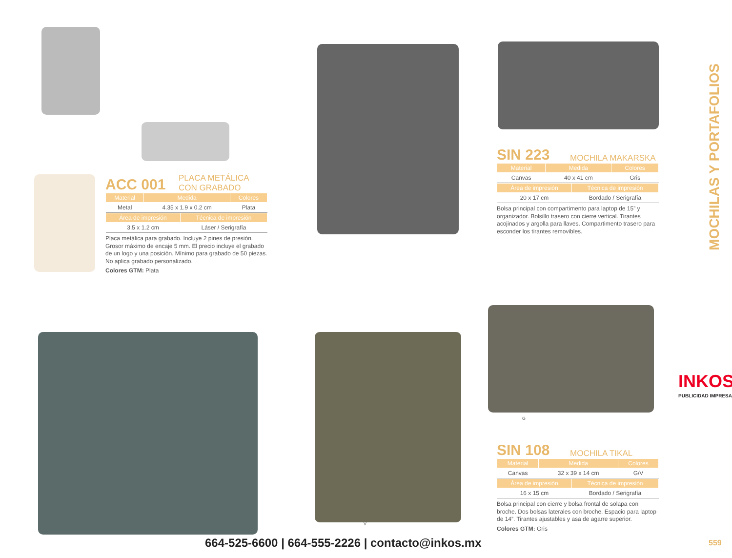ACC 001 PLACA METÁLICA
CON GRABADO
| Material | Medida | Colores |
| --- | --- | --- |
| Metal | 4.35 x 1.9 x 0.2 cm | Plata |
| Área de impresión | Técnica de impresión |
| --- | --- |
| 3.5 x 1.2 cm | Láser / Serigrafía |
Placa metálica para grabado. Incluye 2 pines de presión. Grosor máximo de encaje 5 mm. El precio incluye el grabado de un logo y una posición. Mínimo para grabado de 50 piezas. No aplica grabado personalizado.
Colores GTM: Plata
SIN 223 MOCHILA MAKARSKA
| Material | Medida | Colores |
| --- | --- | --- |
| Canvas | 40 x 41 cm | Gris |
| Área de impresión | Técnica de impresión |
| --- | --- |
| 20 x 17 cm | Bordado / Serigrafía |
Bolsa principal con compartimento para laptop de 15” y organizador. Bolsillo trasero con cierre vertical. Tirantes acojinados y argolla para llaves. Compartimento trasero para esconder los tirantes removibles.
G
V
SIN 108 MOCHILA TIKAL
| Material | Medida | Colores |
| --- | --- | --- |
| Canvas | 32 x 39 x 14 cm | G/V |
| Área de impresión | Técnica de impresión |
| --- | --- |
| 16 x 15 cm | Bordado / Serigrafía |
Bolsa principal con cierre y bolsa frontal de solapa con broche. Dos bolsas laterales con broche. Espacio para laptop de 14”. Tirantes ajustables y asa de agarre superior.
Colores GTM: Gris
MOCHILAS Y PORTAFOLIOS
INKOS
PUBLICIDAD IMPRESA
664-525-6600 | 664-555-2226 | contacto@inkos.mx
559